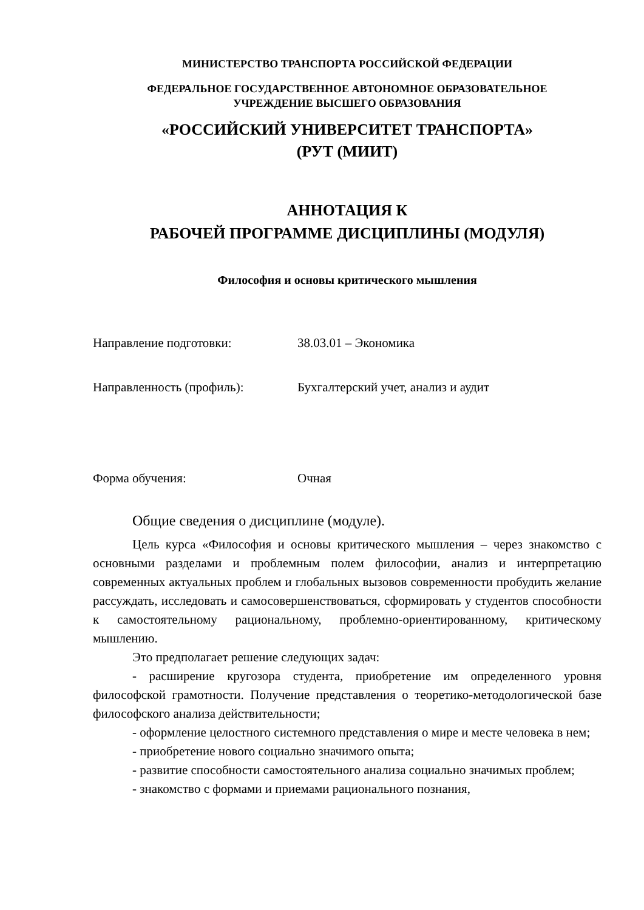МИНИСТЕРСТВО ТРАНСПОРТА РОССИЙСКОЙ ФЕДЕРАЦИИ
ФЕДЕРАЛЬНОЕ ГОСУДАРСТВЕННОЕ АВТОНОМНОЕ ОБРАЗОВАТЕЛЬНОЕ
УЧРЕЖДЕНИЕ ВЫСШЕГО ОБРАЗОВАНИЯ
«РОССИЙСКИЙ УНИВЕРСИТЕТ ТРАНСПОРТА»
(РУТ (МИИТ)
АННОТАЦИЯ К
РАБОЧЕЙ ПРОГРАММЕ ДИСЦИПЛИНЫ (МОДУЛЯ)
Философия и основы критического мышления
Направление подготовки: 38.03.01 – Экономика
Направленность (профиль): Бухгалтерский учет, анализ и аудит
Форма обучения: Очная
Общие сведения о дисциплине (модуле).
Цель курса «Философия и основы критического мышления – через знакомство с основными разделами и проблемным полем философии, анализ и интерпретацию современных актуальных проблем и глобальных вызовов современности пробудить желание рассуждать, исследовать и самосовершенствоваться, сформировать у студентов способности к самостоятельному рациональному, проблемно-ориентированному, критическому мышлению.
Это предполагает решение следующих задач:
- расширение кругозора студента, приобретение им определенного уровня философской грамотности. Получение представления о теоретико-методологической базе философского анализа действительности;
- оформление целостного системного представления о мире и месте человека в нем;
- приобретение нового социально значимого опыта;
- развитие способности самостоятельного анализа социально значимых проблем;
- знакомство с формами и приемами рационального познания,